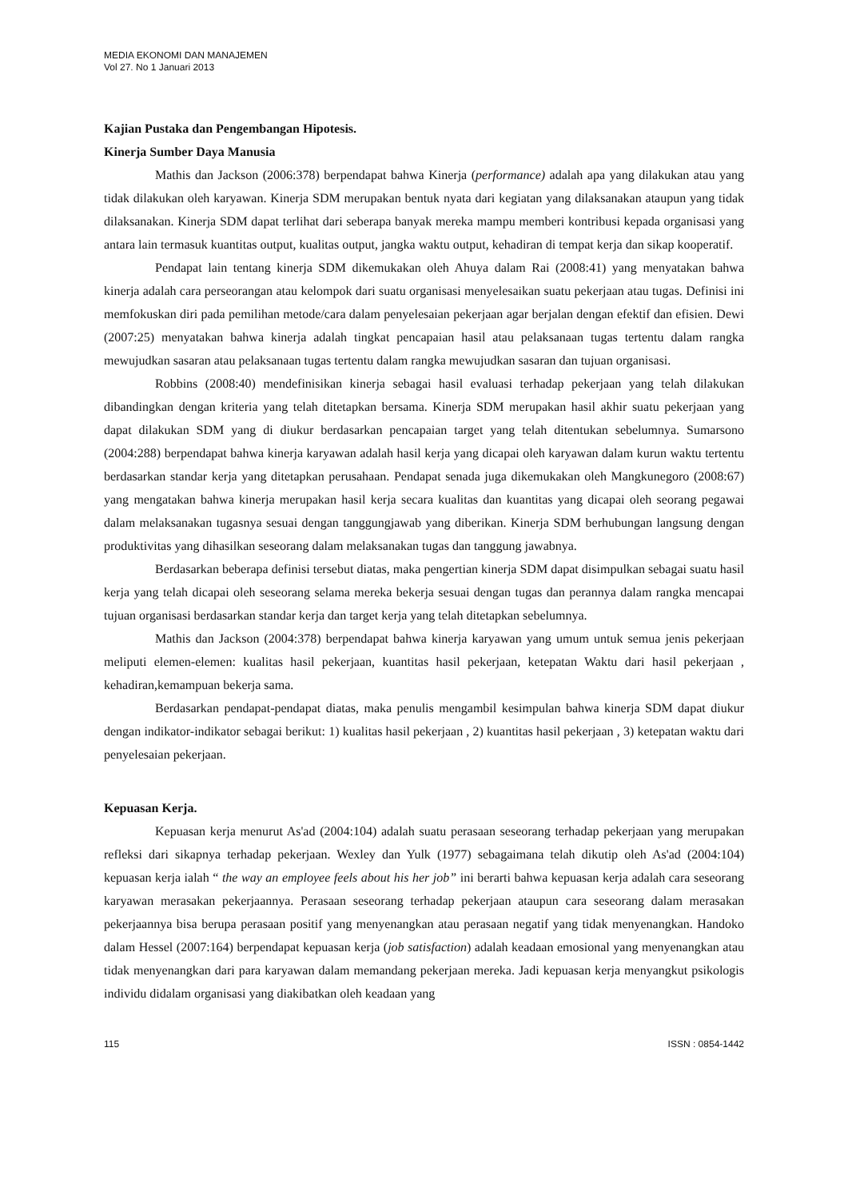MEDIA EKONOMI DAN MANAJEMEN
Vol 27. No 1 Januari 2013
Kajian Pustaka dan Pengembangan Hipotesis.
Kinerja Sumber Daya Manusia
Mathis dan Jackson (2006:378) berpendapat bahwa Kinerja (performance) adalah apa yang dilakukan atau yang tidak dilakukan oleh karyawan. Kinerja SDM merupakan bentuk nyata dari kegiatan yang dilaksanakan ataupun yang tidak dilaksanakan. Kinerja SDM dapat terlihat dari seberapa banyak mereka mampu memberi kontribusi kepada organisasi yang antara lain termasuk kuantitas output, kualitas output, jangka waktu output, kehadiran di tempat kerja dan sikap kooperatif.
Pendapat lain tentang kinerja SDM dikemukakan oleh Ahuya dalam Rai (2008:41) yang menyatakan bahwa kinerja adalah cara perseorangan atau kelompok dari suatu organisasi menyelesaikan suatu pekerjaan atau tugas. Definisi ini memfokuskan diri pada pemilihan metode/cara dalam penyelesaian pekerjaan agar berjalan dengan efektif dan efisien. Dewi (2007:25) menyatakan bahwa kinerja adalah tingkat pencapaian hasil atau pelaksanaan tugas tertentu dalam rangka mewujudkan sasaran atau pelaksanaan tugas tertentu dalam rangka mewujudkan sasaran dan tujuan organisasi.
Robbins (2008:40) mendefinisikan kinerja sebagai hasil evaluasi terhadap pekerjaan yang telah dilakukan dibandingkan dengan kriteria yang telah ditetapkan bersama. Kinerja SDM merupakan hasil akhir suatu pekerjaan yang dapat dilakukan SDM yang di diukur berdasarkan pencapaian target yang telah ditentukan sebelumnya. Sumarsono (2004:288) berpendapat bahwa kinerja karyawan adalah hasil kerja yang dicapai oleh karyawan dalam kurun waktu tertentu berdasarkan standar kerja yang ditetapkan perusahaan. Pendapat senada juga dikemukakan oleh Mangkunegoro (2008:67) yang mengatakan bahwa kinerja merupakan hasil kerja secara kualitas dan kuantitas yang dicapai oleh seorang pegawai dalam melaksanakan tugasnya sesuai dengan tanggungjawab yang diberikan. Kinerja SDM berhubungan langsung dengan produktivitas yang dihasilkan seseorang dalam melaksanakan tugas dan tanggung jawabnya.
Berdasarkan beberapa definisi tersebut diatas, maka pengertian kinerja SDM dapat disimpulkan sebagai suatu hasil kerja yang telah dicapai oleh seseorang selama mereka bekerja sesuai dengan tugas dan perannya dalam rangka mencapai tujuan organisasi berdasarkan standar kerja dan target kerja yang telah ditetapkan sebelumnya.
Mathis dan Jackson (2004:378) berpendapat bahwa kinerja karyawan yang umum untuk semua jenis pekerjaan meliputi elemen-elemen: kualitas hasil pekerjaan, kuantitas hasil pekerjaan, ketepatan Waktu dari hasil pekerjaan , kehadiran,kemampuan bekerja sama.
Berdasarkan pendapat-pendapat diatas, maka penulis mengambil kesimpulan bahwa kinerja SDM dapat diukur dengan indikator-indikator sebagai berikut: 1) kualitas hasil pekerjaan , 2) kuantitas hasil pekerjaan , 3) ketepatan waktu dari penyelesaian pekerjaan.
Kepuasan Kerja.
Kepuasan kerja menurut As'ad (2004:104) adalah suatu perasaan seseorang terhadap pekerjaan yang merupakan refleksi dari sikapnya terhadap pekerjaan. Wexley dan Yulk (1977) sebagaimana telah dikutip oleh As'ad (2004:104) kepuasan kerja ialah “ the way an employee feels about his her job” ini berarti bahwa kepuasan kerja adalah cara seseorang karyawan merasakan pekerjaannya. Perasaan seseorang terhadap pekerjaan ataupun cara seseorang dalam merasakan pekerjaannya bisa berupa perasaan positif yang menyenangkan atau perasaan negatif yang tidak menyenangkan. Handoko dalam Hessel (2007:164) berpendapat kepuasan kerja (job satisfaction) adalah keadaan emosional yang menyenangkan atau tidak menyenangkan dari para karyawan dalam memandang pekerjaan mereka. Jadi kepuasan kerja menyangkut psikologis individu didalam organisasi yang diakibatkan oleh keadaan yang
115 ISSN : 0854-1442